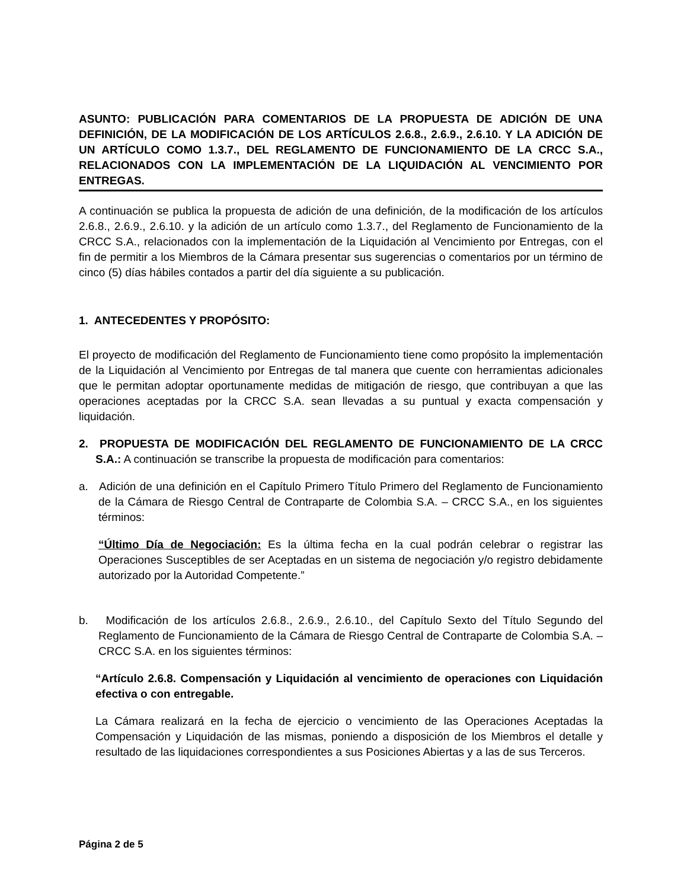ASUNTO: PUBLICACIÓN PARA COMENTARIOS DE LA PROPUESTA DE ADICIÓN DE UNA DEFINICIÓN, DE LA MODIFICACIÓN DE LOS ARTÍCULOS 2.6.8., 2.6.9., 2.6.10. Y LA ADICIÓN DE UN ARTÍCULO COMO 1.3.7., DEL REGLAMENTO DE FUNCIONAMIENTO DE LA CRCC S.A., RELACIONADOS CON LA IMPLEMENTACIÓN DE LA LIQUIDACIÓN AL VENCIMIENTO POR ENTREGAS.
A continuación se publica la propuesta de adición de una definición, de la modificación de los artículos 2.6.8., 2.6.9., 2.6.10. y la adición de un artículo como 1.3.7., del Reglamento de Funcionamiento de la CRCC S.A., relacionados con la implementación de la Liquidación al Vencimiento por Entregas, con el fin de permitir a los Miembros de la Cámara presentar sus sugerencias o comentarios por un término de cinco (5) días hábiles contados a partir del día siguiente a su publicación.
1. ANTECEDENTES Y PROPÓSITO:
El proyecto de modificación del Reglamento de Funcionamiento tiene como propósito la implementación de la Liquidación al Vencimiento por Entregas de tal manera que cuente con herramientas adicionales que le permitan adoptar oportunamente medidas de mitigación de riesgo, que contribuyan a que las operaciones aceptadas por la CRCC S.A. sean llevadas a su puntual y exacta compensación y liquidación.
2. PROPUESTA DE MODIFICACIÓN DEL REGLAMENTO DE FUNCIONAMIENTO DE LA CRCC S.A.: A continuación se transcribe la propuesta de modificación para comentarios:
a. Adición de una definición en el Capítulo Primero Título Primero del Reglamento de Funcionamiento de la Cámara de Riesgo Central de Contraparte de Colombia S.A. – CRCC S.A., en los siguientes términos:
“Último Día de Negociación: Es la última fecha en la cual podrán celebrar o registrar las Operaciones Susceptibles de ser Aceptadas en un sistema de negociación y/o registro debidamente autorizado por la Autoridad Competente.”
b. Modificación de los artículos 2.6.8., 2.6.9., 2.6.10., del Capítulo Sexto del Título Segundo del Reglamento de Funcionamiento de la Cámara de Riesgo Central de Contraparte de Colombia S.A. – CRCC S.A. en los siguientes términos:
“Artículo 2.6.8. Compensación y Liquidación al vencimiento de operaciones con Liquidación efectiva o con entregable.
La Cámara realizará en la fecha de ejercicio o vencimiento de las Operaciones Aceptadas la Compensación y Liquidación de las mismas, poniendo a disposición de los Miembros el detalle y resultado de las liquidaciones correspondientes a sus Posiciones Abiertas y a las de sus Terceros.
Página 2 de 5